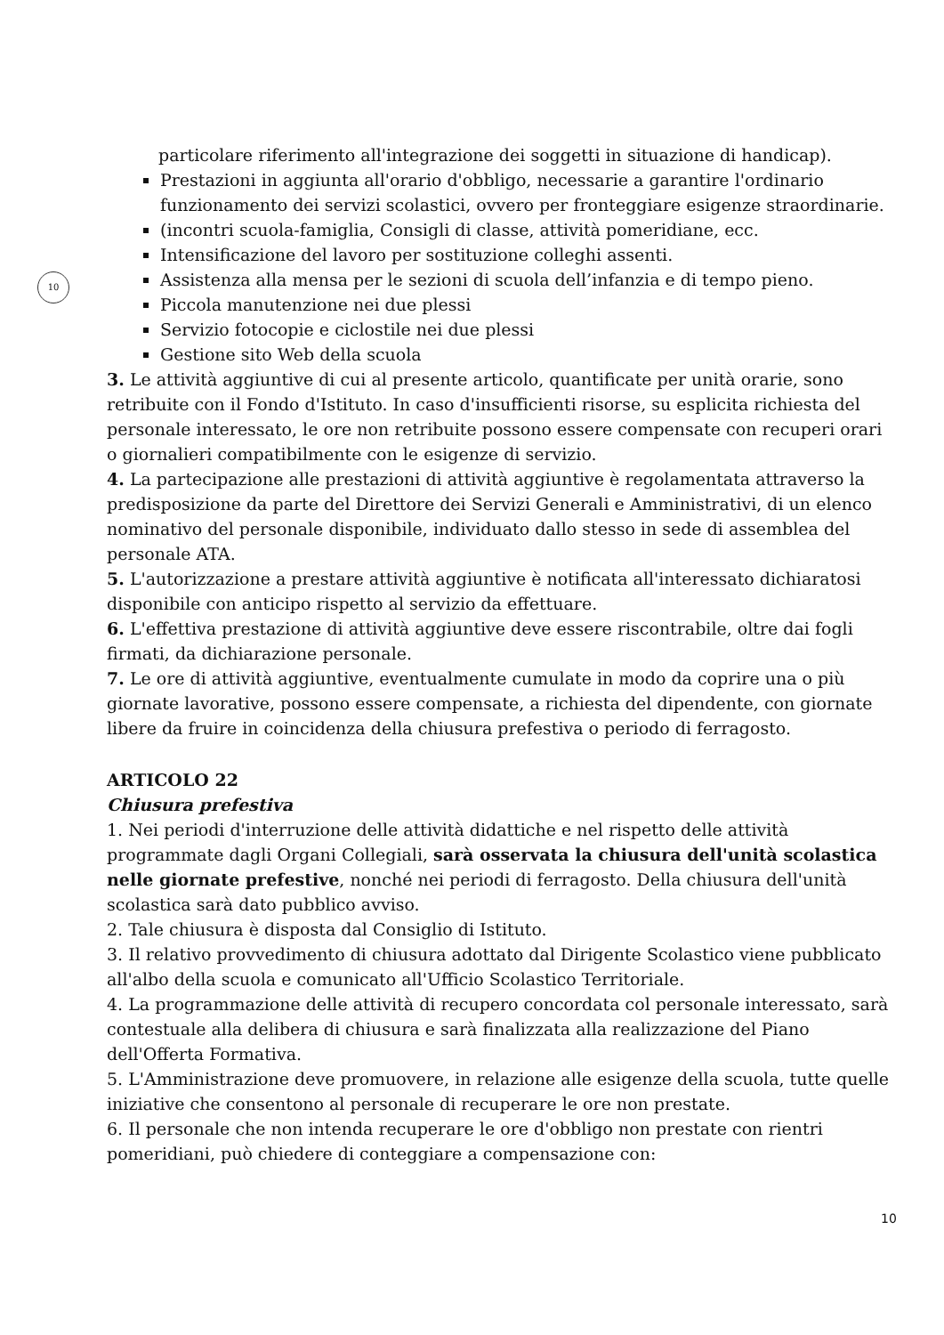10
particolare riferimento all'integrazione dei soggetti in situazione di handicap).
Prestazioni in aggiunta all'orario d'obbligo, necessarie a garantire l'ordinario funzionamento dei servizi scolastici, ovvero per fronteggiare esigenze straordinarie.
(incontri scuola-famiglia, Consigli di classe, attività pomeridiane, ecc.
Intensificazione del lavoro per sostituzione colleghi assenti.
Assistenza alla mensa per le sezioni di scuola dell’infanzia e di tempo pieno.
Piccola manutenzione nei due plessi
Servizio fotocopie e ciclostile nei due plessi
Gestione sito Web della scuola
3. Le attività aggiuntive di cui al presente articolo, quantificate per unità orarie, sono retribuite con il Fondo d'Istituto. In caso d'insufficienti risorse, su esplicita richiesta del personale interessato, le ore non retribuite possono essere compensate con recuperi orari o giornalieri compatibilmente con le esigenze di servizio.
4. La partecipazione alle prestazioni di attività aggiuntive è regolamentata attraverso la predisposizione da parte del Direttore dei Servizi Generali e Amministrativi, di un elenco nominativo del personale disponibile, individuato dallo stesso in sede di assemblea del personale ATA.
5. L'autorizzazione a prestare attività aggiuntive è notificata all'interessato dichiaratosi disponibile con anticipo rispetto al servizio da effettuare.
6. L'effettiva prestazione di attività aggiuntive deve essere riscontrabile, oltre dai fogli firmati, da dichiarazione personale.
7. Le ore di attività aggiuntive, eventualmente cumulate in modo da coprire una o più giornate lavorative, possono essere compensate, a richiesta del dipendente, con giornate libere da fruire in coincidenza della chiusura prefestiva o periodo di ferragosto.
ARTICOLO 22
Chiusura prefestiva
1. Nei periodi d'interruzione delle attività didattiche e nel rispetto delle attività programmate dagli Organi Collegiali, sarà osservata la chiusura dell'unità scolastica nelle giornate prefestive, nonché nei periodi di ferragosto. Della chiusura dell'unità scolastica sarà dato pubblico avviso.
2. Tale chiusura è disposta dal Consiglio di Istituto.
3. Il relativo provvedimento di chiusura adottato dal Dirigente Scolastico viene pubblicato all'albo della scuola e comunicato all'Ufficio Scolastico Territoriale.
4. La programmazione delle attività di recupero concordata col personale interessato, sarà contestuale alla delibera di chiusura e sarà finalizzata alla realizzazione del Piano dell'Offerta Formativa.
5. L'Amministrazione deve promuovere, in relazione alle esigenze della scuola, tutte quelle iniziative che consentono al personale di recuperare le ore non prestate.
6. Il personale che non intenda recuperare le ore d'obbligo non prestate con rientri pomeridiani, può chiedere di conteggiare a compensazione con:
10